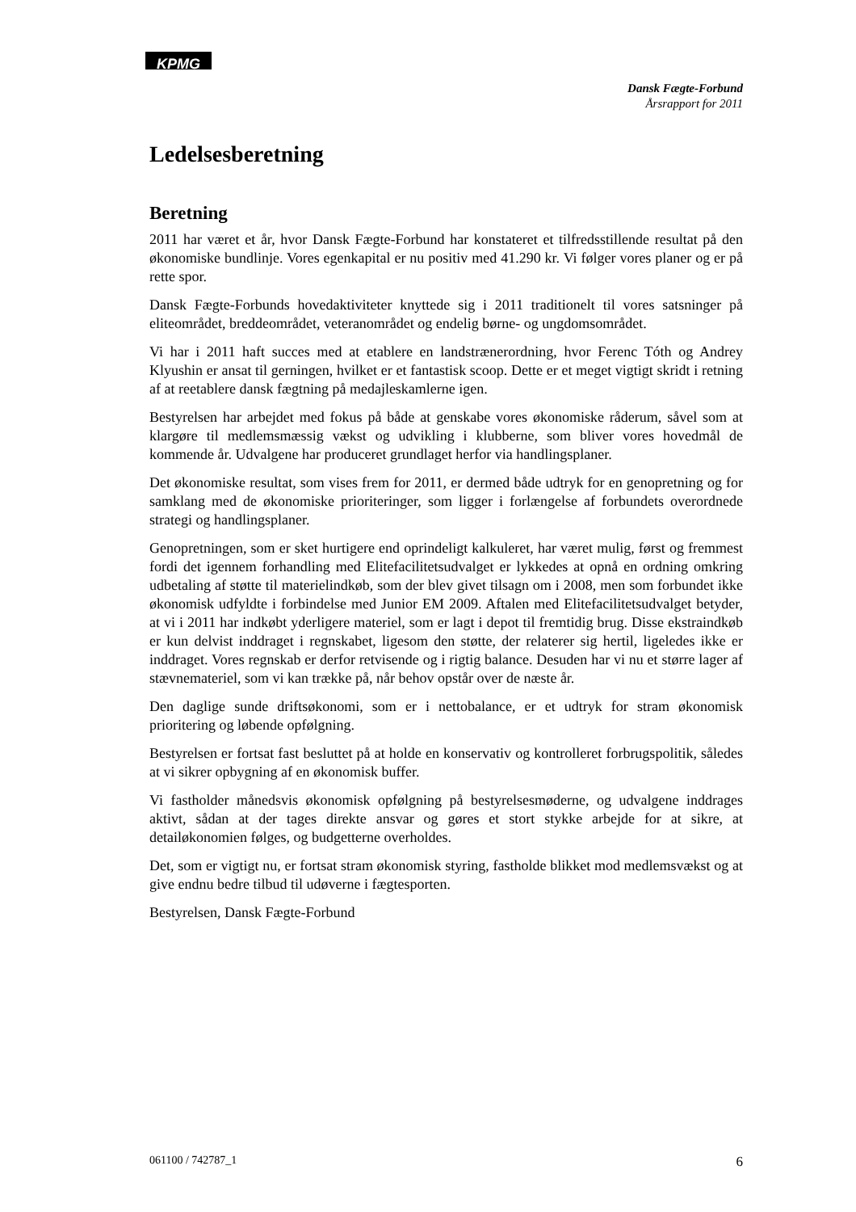KPMG
Dansk Fægte-Forbund
Årsrapport for 2011
Ledelsesberetning
Beretning
2011 har været et år, hvor Dansk Fægte-Forbund har konstateret et tilfredsstillende resultat på den økonomiske bundlinje. Vores egenkapital er nu positiv med 41.290 kr. Vi følger vores planer og er på rette spor.
Dansk Fægte-Forbunds hovedaktiviteter knyttede sig i 2011 traditionelt til vores satsninger på eliteområdet, breddeområdet, veteranområdet og endelig børne- og ungdomsområdet.
Vi har i 2011 haft succes med at etablere en landstrænerordning, hvor Ferenc Tóth og Andrey Klyushin er ansat til gerningen, hvilket er et fantastisk scoop. Dette er et meget vigtigt skridt i retning af at reetablere dansk fægtning på medajleskamlerne igen.
Bestyrelsen har arbejdet med fokus på både at genskabe vores økonomiske råderum, såvel som at klargøre til medlemsmæssig vækst og udvikling i klubberne, som bliver vores hovedmål de kommende år. Udvalgene har produceret grundlaget herfor via handlingsplaner.
Det økonomiske resultat, som vises frem for 2011, er dermed både udtryk for en genopretning og for samklang med de økonomiske prioriteringer, som ligger i forlængelse af forbundets overordnede strategi og handlingsplaner.
Genopretningen, som er sket hurtigere end oprindeligt kalkuleret, har været mulig, først og fremmest fordi det igennem forhandling med Elitefacilitetsudvalget er lykkedes at opnå en ordning omkring udbetaling af støtte til materielindkøb, som der blev givet tilsagn om i 2008, men som forbundet ikke økonomisk udfyldte i forbindelse med Junior EM 2009. Aftalen med Elitefacilitetsudvalget betyder, at vi i 2011 har indkøbt yderligere materiel, som er lagt i depot til fremtidig brug. Disse ekstraindkøb er kun delvist inddraget i regnskabet, ligesom den støtte, der relaterer sig hertil, ligeledes ikke er inddraget. Vores regnskab er derfor retvisende og i rigtig balance. Desuden har vi nu et større lager af stævnemateriel, som vi kan trække på, når behov opstår over de næste år.
Den daglige sunde driftsøkonomi, som er i nettobalance, er et udtryk for stram økonomisk prioritering og løbende opfølgning.
Bestyrelsen er fortsat fast besluttet på at holde en konservativ og kontrolleret forbrugspolitik, således at vi sikrer opbygning af en økonomisk buffer.
Vi fastholder månedsvis økonomisk opfølgning på bestyrelsesmøderne, og udvalgene inddrages aktivt, sådan at der tages direkte ansvar og gøres et stort stykke arbejde for at sikre, at detailøkonomien følges, og budgetterne overholdes.
Det, som er vigtigt nu, er fortsat stram økonomisk styring, fastholde blikket mod medlemsvækst og at give endnu bedre tilbud til udøverne i fægtesporten.
Bestyrelsen, Dansk Fægte-Forbund
061100 / 742787_1 6